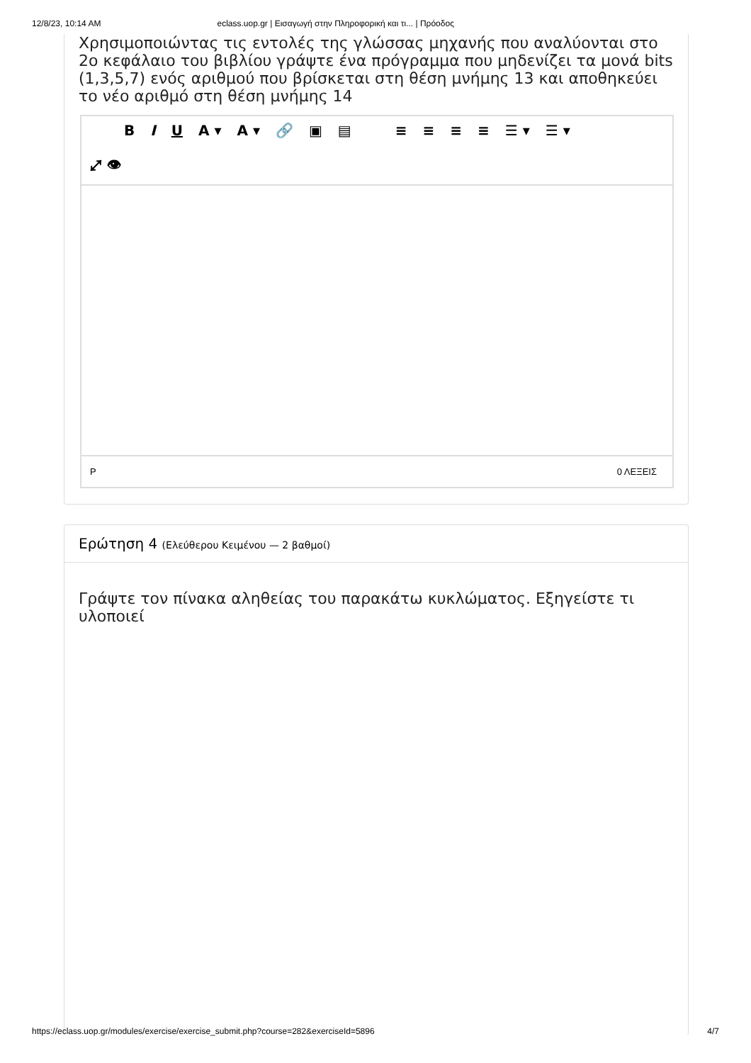12/8/23, 10:14 AM eclass.uop.gr | Εισαγωγή στην Πληροφορική και τι... | Πρόοδος
Χρησιμοποιώντας τις εντολές της γλώσσας μηχανής που αναλύονται στο 2ο κεφάλαιο του βιβλίου γράψτε ένα πρόγραμμα που μηδενίζει τα μονά bits (1,3,5,7) ενός αριθμού που βρίσκεται στη θέση μνήμης 13 και αποθηκεύει το νέο αριθμό στη θέση μνήμης 14
B I U A ▾ A ▾ 🔗 ▣ ▤ ≡ ≡ ≡ ≡ ☰ ▾ ☰ ▾ ⤢ 👁
P 0 ΛΕΞΕΙΣ
Ερώτηση 4 (Ελεύθερου Κειμένου — 2 βαθμοί)
Γράψτε τον πίνακα αληθείας του παρακάτω κυκλώματος. Εξηγείστε τι υλοποιεί
https://eclass.uop.gr/modules/exercise/exercise_submit.php?course=282&exerciseId=5896 4/7